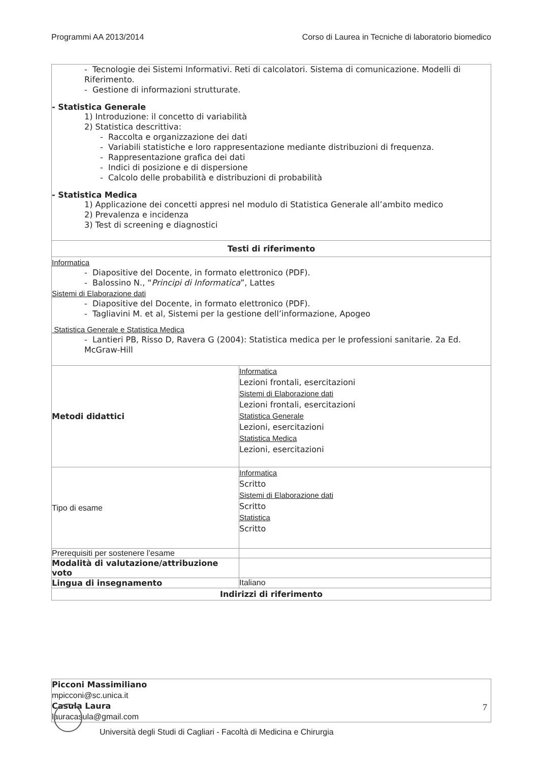Programmi AA 2013/2014 Corso di Laurea in Tecniche di laboratorio biomedico
| - Tecnologie dei Sistemi Informativi. Reti di calcolatori. Sistema di comunicazione. Modelli di Riferimento. - Gestione di informazioni strutturate. - Statistica Generale 1) Introduzione: il concetto di variabilità 2) Statistica descrittiva: - Raccolta e organizzazione dei dati - Variabili statistiche e loro rappresentazione mediante distribuzioni di frequenza. - Rappresentazione grafica dei dati - Indici di posizione e di dispersione - Calcolo delle probabilità e distribuzioni di probabilità - Statistica Medica 1) Applicazione dei concetti appresi nel modulo di Statistica Generale all’ambito medico 2) Prevalenza e incidenza 3) Test di screening e diagnostici | |
| Testi di riferimento | |
| Informatica - Diapositive del Docente, in formato elettronico (PDF). - Balossino N., “ Principi di Informatica ”, Lattes Sistemi di Elaborazione dati - Diapositive del Docente, in formato elettronico (PDF). - Tagliavini M. et al, Sistemi per la gestione dell’informazione, Apogeo Statistica Generale e Statistica Medica - Lantieri PB, Risso D, Ravera G (2004): Statistica medica per le professioni sanitarie. 2a Ed. McGraw-Hill | |
| Metodi didattici | Informatica Lezioni frontali, esercitazioni Sistemi di Elaborazione dati Lezioni frontali, esercitazioni Statistica Generale Lezioni, esercitazioni Statistica Medica Lezioni, esercitazioni |
| Tipo di esame | Informatica Scritto Sistemi di Elaborazione dati Scritto Statistica Scritto |
| Prerequisiti per sostenere l’esame | |
| Modalità di valutazione/attribuzione voto | |
| Lingua di insegnamento | Italiano |
| Indirizzi di riferimento | |
| Picconi Massimiliano mpicconi@sc.unica.it Casula Laura lauracasula@gmail.com |
7
Università degli Studi di Cagliari - Facoltà di Medicina e Chirurgia